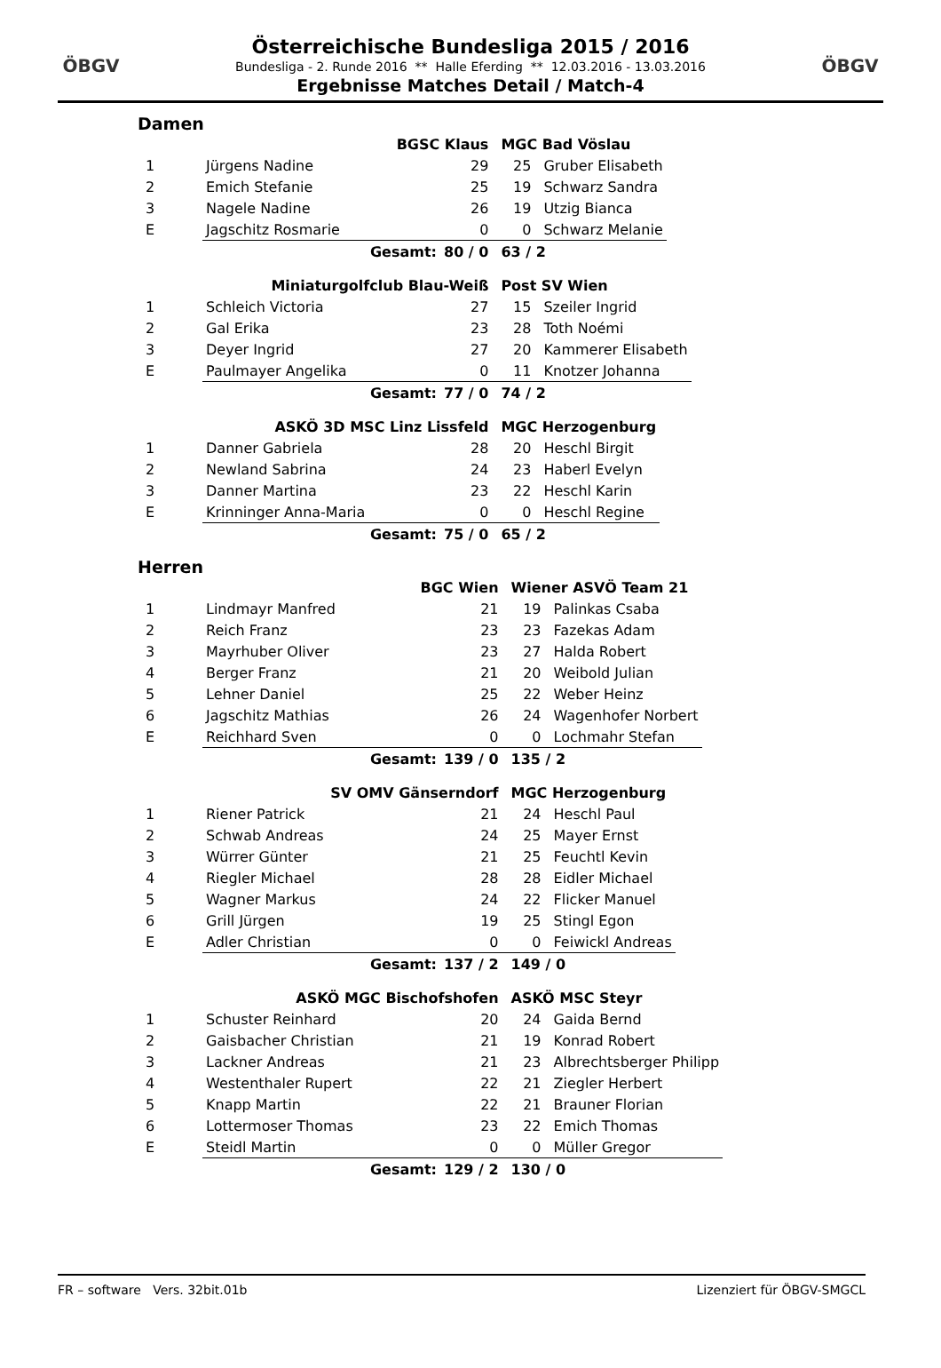ÖBGV
Österreichische Bundesliga 2015 / 2016
Bundesliga - 2. Runde 2016 ** Halle Eferding ** 12.03.2016 - 13.03.2016
Ergebnisse Matches Detail / Match-4
ÖBGV
Damen
| | BGSC Klaus | | MGC Bad Vöslau | |
| --- | --- | --- | --- | --- |
| 1 | Jürgens Nadine | 29 | 25 | Gruber Elisabeth |
| 2 | Emich Stefanie | 25 | 19 | Schwarz Sandra |
| 3 | Nagele Nadine | 26 | 19 | Utzig Bianca |
| E | Jagschitz Rosmarie | 0 | 0 | Schwarz Melanie |
| | Gesamt: | 80 / 0 | 63 / 2 | |
| | Miniaturgolfclub Blau-Weiß | | Post SV Wien | |
| --- | --- | --- | --- | --- |
| 1 | Schleich Victoria | 27 | 15 | Szeiler Ingrid |
| 2 | Gal Erika | 23 | 28 | Toth Noémi |
| 3 | Deyer Ingrid | 27 | 20 | Kammerer Elisabeth |
| E | Paulmayer Angelika | 0 | 11 | Knotzer Johanna |
| | Gesamt: | 77 / 0 | 74 / 2 | |
| | ASKÖ 3D MSC Linz Lissfeld | | MGC Herzogenburg | |
| --- | --- | --- | --- | --- |
| 1 | Danner Gabriela | 28 | 20 | Heschl Birgit |
| 2 | Newland Sabrina | 24 | 23 | Haberl Evelyn |
| 3 | Danner Martina | 23 | 22 | Heschl Karin |
| E | Krinninger Anna-Maria | 0 | 0 | Heschl Regine |
| | Gesamt: | 75 / 0 | 65 / 2 | |
Herren
| | BGC Wien | | Wiener ASVÖ Team 21 | |
| --- | --- | --- | --- | --- |
| 1 | Lindmayr Manfred | 21 | 19 | Palinkas Csaba |
| 2 | Reich Franz | 23 | 23 | Fazekas Adam |
| 3 | Mayrhuber Oliver | 23 | 27 | Halda Robert |
| 4 | Berger Franz | 21 | 20 | Weibold Julian |
| 5 | Lehner Daniel | 25 | 22 | Weber Heinz |
| 6 | Jagschitz Mathias | 26 | 24 | Wagenhofer Norbert |
| E | Reichhard Sven | 0 | 0 | Lochmahr Stefan |
| | Gesamt: | 139 / 0 | 135 / 2 | |
| | SV OMV Gänserndorf | | MGC Herzogenburg | |
| --- | --- | --- | --- | --- |
| 1 | Riener Patrick | 21 | 24 | Heschl Paul |
| 2 | Schwab Andreas | 24 | 25 | Mayer Ernst |
| 3 | Würrer Günter | 21 | 25 | Feuchtl Kevin |
| 4 | Riegler Michael | 28 | 28 | Eidler Michael |
| 5 | Wagner Markus | 24 | 22 | Flicker Manuel |
| 6 | Grill Jürgen | 19 | 25 | Stingl Egon |
| E | Adler Christian | 0 | 0 | Feiwickl Andreas |
| | Gesamt: | 137 / 2 | 149 / 0 | |
| | ASKÖ MGC Bischofshofen | | ASKÖ MSC Steyr | |
| --- | --- | --- | --- | --- |
| 1 | Schuster Reinhard | 20 | 24 | Gaida Bernd |
| 2 | Gaisbacher Christian | 21 | 19 | Konrad Robert |
| 3 | Lackner Andreas | 21 | 23 | Albrechtsberger Philipp |
| 4 | Westenthaler Rupert | 22 | 21 | Ziegler Herbert |
| 5 | Knapp Martin | 22 | 21 | Brauner Florian |
| 6 | Lottermoser Thomas | 23 | 22 | Emich Thomas |
| E | Steidl Martin | 0 | 0 | Müller Gregor |
| | Gesamt: | 129 / 2 | 130 / 0 | |
FR – software Vers. 32bit.01b Lizenziert für ÖBGV-SMGCL